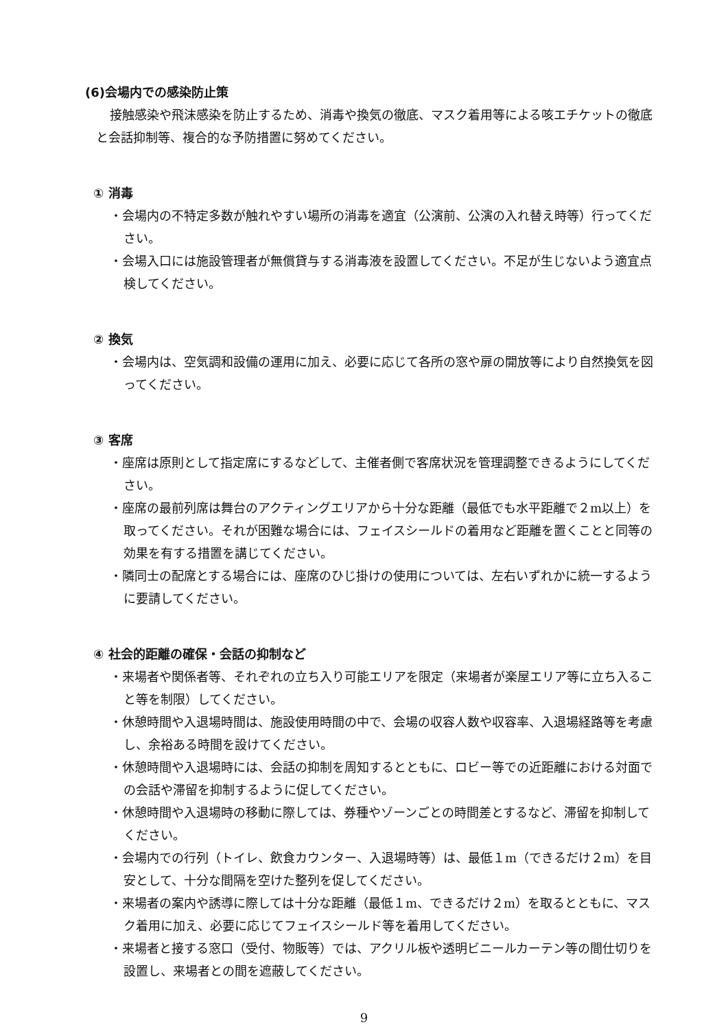(6)会場内での感染防止策
接触感染や飛沫感染を防止するため、消毒や換気の徹底、マスク着用等による咳エチケットの徹底と会話抑制等、複合的な予防措置に努めてください。
① 消毒
・会場内の不特定多数が触れやすい場所の消毒を適宜（公演前、公演の入れ替え時等）行ってください。
・会場入口には施設管理者が無償貸与する消毒液を設置してください。不足が生じないよう適宜点検してください。
② 換気
・会場内は、空気調和設備の運用に加え、必要に応じて各所の窓や扉の開放等により自然換気を図ってください。
③ 客席
・座席は原則として指定席にするなどして、主催者側で客席状況を管理調整できるようにしてください。
・座席の最前列席は舞台のアクティングエリアから十分な距離（最低でも水平距離で２m以上）を取ってください。それが困難な場合には、フェイスシールドの着用など距離を置くことと同等の効果を有する措置を講じてください。
・隣同士の配席とする場合には、座席のひじ掛けの使用については、左右いずれかに統一するように要請してください。
④ 社会的距離の確保・会話の抑制など
・来場者や関係者等、それぞれの立ち入り可能エリアを限定（来場者が楽屋エリア等に立ち入ること等を制限）してください。
・休憩時間や入退場時間は、施設使用時間の中で、会場の収容人数や収容率、入退場経路等を考慮し、余裕ある時間を設けてください。
・休憩時間や入退場時には、会話の抑制を周知するとともに、ロビー等での近距離における対面での会話や滞留を抑制するように促してください。
・休憩時間や入退場時の移動に際しては、券種やゾーンごとの時間差とするなど、滞留を抑制してください。
・会場内での行列（トイレ、飲食カウンター、入退場時等）は、最低１m（できるだけ２m）を目安として、十分な間隔を空けた整列を促してください。
・来場者の案内や誘導に際しては十分な距離（最低１m、できるだけ２m）を取るとともに、マスク着用に加え、必要に応じてフェイスシールド等を着用してください。
・来場者と接する窓口（受付、物販等）では、アクリル板や透明ビニールカーテン等の間仕切りを設置し、来場者との間を遮蔽してください。
9